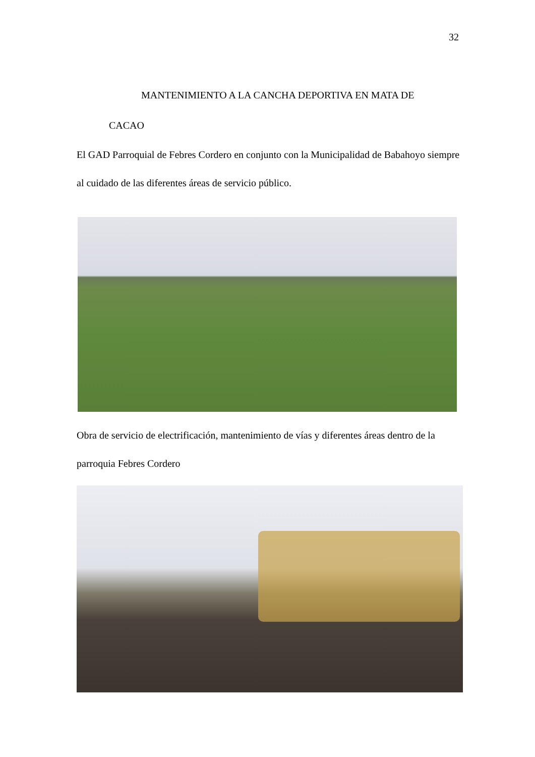32
MANTENIMIENTO A LA CANCHA DEPORTIVA EN MATA DE
CACAO
El GAD Parroquial de Febres Cordero en conjunto con la Municipalidad de Babahoyo siempre al cuidado de las diferentes áreas de servicio público.
Obra de servicio de electrificación, mantenimiento de vías y diferentes áreas dentro de la parroquia Febres Cordero